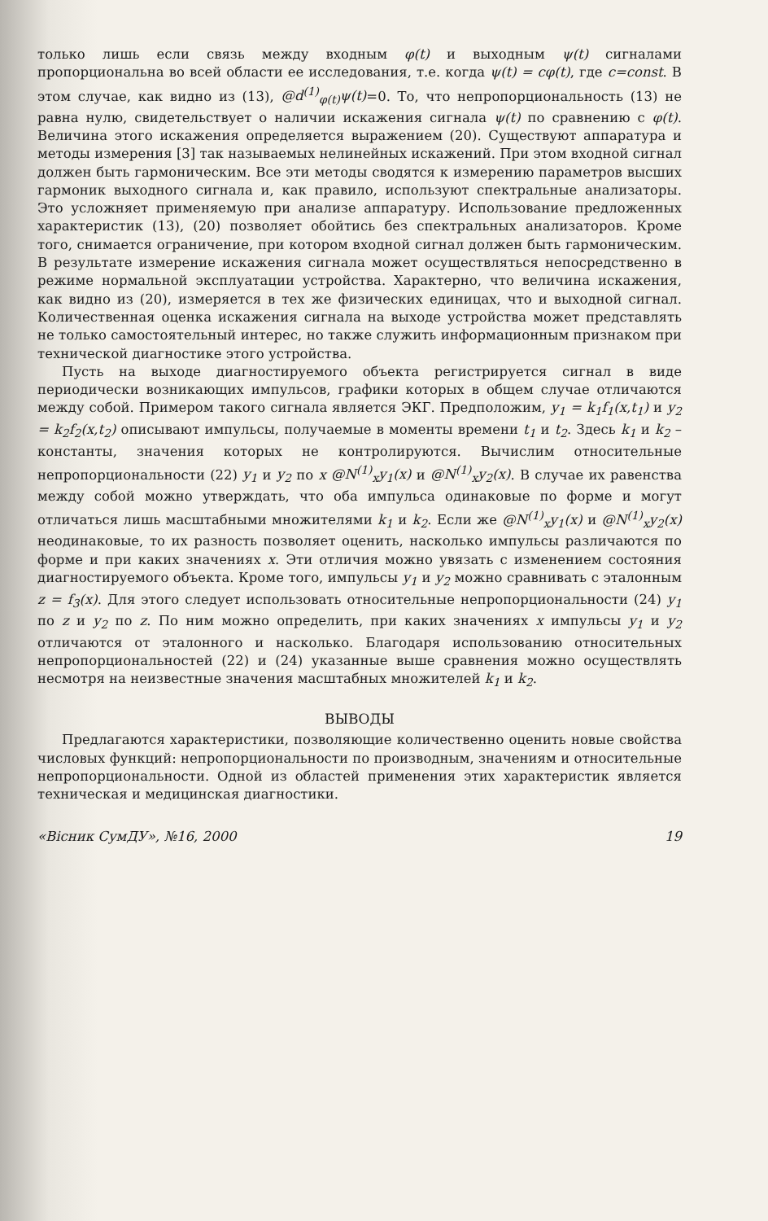только лишь если связь между входным φ(t) и выходным ψ(t) сигналами пропорциональна во всей области ее исследования, т.е. когда ψ(t) = cφ(t), где c=const. В этом случае, как видно из (13), @d<sup>(1)</sup><sub>φ(t)</sub>ψ(t)=0. То, что непропорциональность (13) не равна нулю, свидетельствует о наличии искажения сигнала ψ(t) по сравнению с φ(t). Величина этого искажения определяется выражением (20). Существуют аппаратура и методы измерения [3] так называемых нелинейных искажений. При этом входной сигнал должен быть гармоническим. Все эти методы сводятся к измерению параметров высших гармоник выходного сигнала и, как правило, используют спектральные анализаторы. Это усложняет применяемую при анализе аппаратуру. Использование предложенных характеристик (13), (20) позволяет обойтись без спектральных анализаторов. Кроме того, снимается ограничение, при котором входной сигнал должен быть гармоническим. В результате измерение искажения сигнала может осуществляться непосредственно в режиме нормальной эксплуатации устройства. Характерно, что величина искажения, как видно из (20), измеряется в тех же физических единицах, что и выходной сигнал. Количественная оценка искажения сигнала на выходе устройства может представлять не только самостоятельный интерес, но также служить информационным признаком при технической диагностике этого устройства.
Пусть на выходе диагностируемого объекта регистрируется сигнал в виде периодически возникающих импульсов, графики которых в общем случае отличаются между собой. Примером такого сигнала является ЭКГ. Предположим, y<sub>1</sub> = k<sub>1</sub>f<sub>1</sub>(x,t<sub>1</sub>) и y<sub>2</sub> = k<sub>2</sub>f<sub>2</sub>(x,t<sub>2</sub>) описывают импульсы, получаемые в моменты времени t<sub>1</sub> и t<sub>2</sub>. Здесь k<sub>1</sub> и k<sub>2</sub> – константы, значения которых не контролируются. Вычислим относительные непропорциональности (22) y<sub>1</sub> и y<sub>2</sub> по x @N<sup>(1)</sup><sub>x</sub>y<sub>1</sub>(x) и @N<sup>(1)</sup><sub>x</sub>y<sub>2</sub>(x). В случае их равенства между собой можно утверждать, что оба импульса одинаковые по форме и могут отличаться лишь масштабными множителями k<sub>1</sub> и k<sub>2</sub>. Если же @N<sup>(1)</sup><sub>x</sub>y<sub>1</sub>(x) и @N<sup>(1)</sup><sub>x</sub>y<sub>2</sub>(x) неодинаковые, то их разность позволяет оценить, насколько импульсы различаются по форме и при каких значениях x. Эти отличия можно увязать с изменением состояния диагностируемого объекта. Кроме того, импульсы y<sub>1</sub> и y<sub>2</sub> можно сравнивать с эталонным z = f<sub>3</sub>(x). Для этого следует использовать относительные непропорциональности (24) y<sub>1</sub> по z и y<sub>2</sub> по z. По ним можно определить, при каких значениях x импульсы y<sub>1</sub> и y<sub>2</sub> отличаются от эталонного и насколько. Благодаря использованию относительных непропорциональностей (22) и (24) указанные выше сравнения можно осуществлять несмотря на неизвестные значения масштабных множителей k<sub>1</sub> и k<sub>2</sub>.
ВЫВОДЫ
Предлагаются характеристики, позволяющие количественно оценить новые свойства числовых функций: непропорциональности по производным, значениям и относительные непропорциональности. Одной из областей применения этих характеристик является техническая и медицинская диагностики.
«Вісник СумДУ», №16, 2000 19